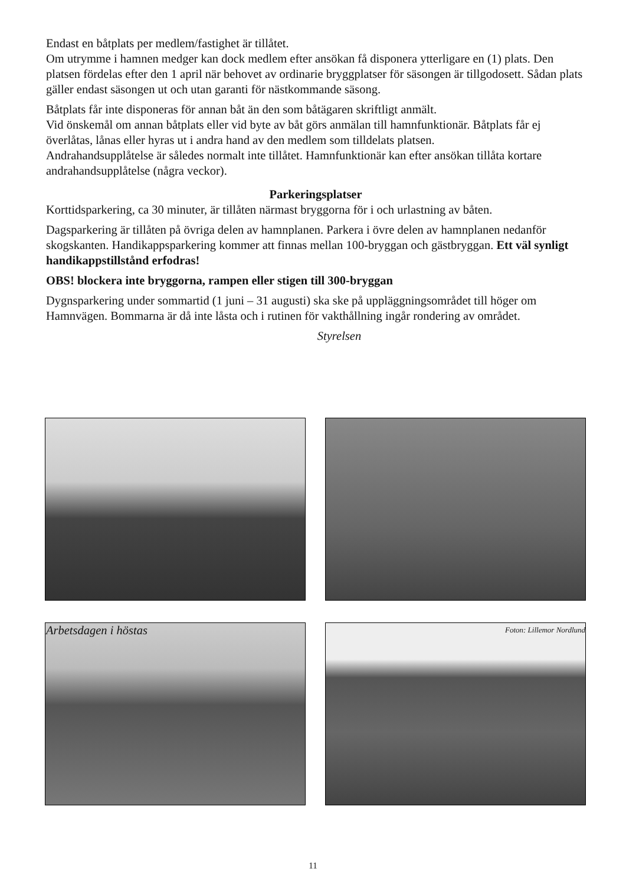Endast en båtplats per medlem/fastighet är tillåtet.
Om utrymme i hamnen medger kan dock medlem efter ansökan få disponera ytterligare en (1) plats. Den platsen fördelas efter den 1 april när behovet av ordinarie bryggplatser för säsongen är tillgodosett. Sådan plats gäller endast säsongen ut och utan garanti för nästkommande säsong.
Båtplats får inte disponeras för annan båt än den som båtägaren skriftligt anmält.
Vid önskemål om annan båtplats eller vid byte av båt görs anmälan till hamnfunktionär. Båtplats får ej överlåtas, lånas eller hyras ut i andra hand av den medlem som tilldelats platsen.
Andrahandsupplåtelse är således normalt inte tillåtet. Hamnfunktionär kan efter ansökan tillåta kortare andrahandsupplåtelse (några veckor).
Parkeringsplatser
Korttidsparkering, ca 30 minuter, är tillåten närmast bryggorna för i och urlastning av båten.
Dagsparkering är tillåten på övriga delen av hamnplanen. Parkera i övre delen av hamnplanen nedanför skogskanten. Handikappsparkering kommer att finnas mellan 100-bryggan och gästbryggan. Ett väl synligt handikappstillstånd erfodras!
OBS! blockera inte bryggorna, rampen eller stigen till 300-bryggan
Dygnsparkering under sommartid (1 juni – 31 augusti) ska ske på uppläggningsområdet till höger om Hamnvägen. Bommarna är då inte låsta och i rutinen för vakthållning ingår rondering av området.
Styrelsen
Arbetsdagen i höstas Foton: Lillemor Nordlund
11